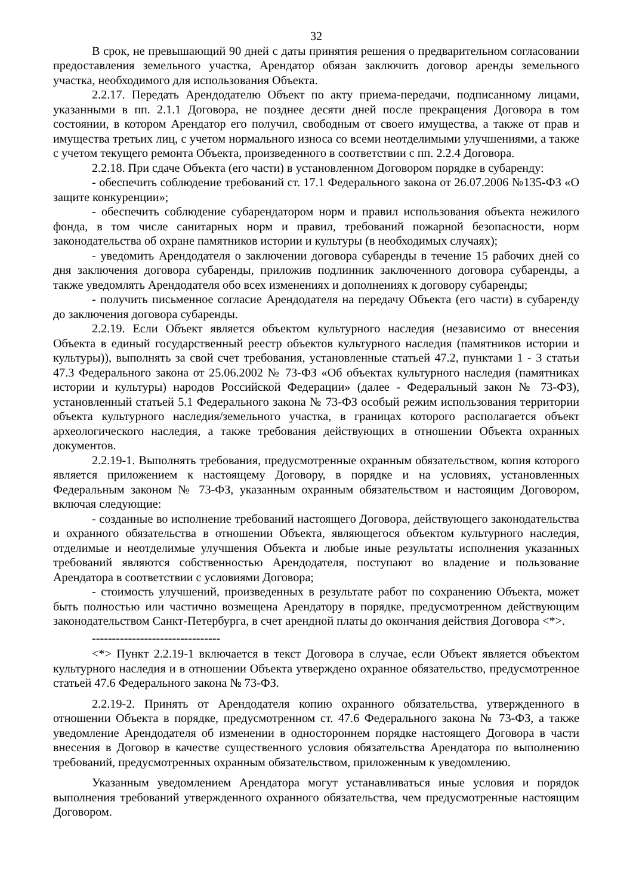32
В срок, не превышающий 90 дней с даты принятия решения о предварительном согласовании предоставления земельного участка, Арендатор обязан заключить договор аренды земельного участка, необходимого для использования Объекта.
2.2.17. Передать Арендодателю Объект по акту приема-передачи, подписанному лицами, указанными в пп. 2.1.1 Договора, не позднее десяти дней после прекращения Договора в том состоянии, в котором Арендатор его получил, свободным от своего имущества, а также от прав и имущества третьих лиц, с учетом нормального износа со всеми неотделимыми улучшениями, а также с учетом текущего ремонта Объекта, произведенного в соответствии с пп. 2.2.4 Договора.
2.2.18. При сдаче Объекта (его части) в установленном Договором порядке в субаренду:
- обеспечить соблюдение требований ст. 17.1 Федерального закона от 26.07.2006 №135-ФЗ «О защите конкуренции»;
- обеспечить соблюдение субарендатором норм и правил использования объекта нежилого фонда, в том числе санитарных норм и правил, требований пожарной безопасности, норм законодательства об охране памятников истории и культуры (в необходимых случаях);
- уведомить Арендодателя о заключении договора субаренды в течение 15 рабочих дней со дня заключения договора субаренды, приложив подлинник заключенного договора субаренды, а также уведомлять Арендодателя обо всех изменениях и дополнениях к договору субаренды;
- получить письменное согласие Арендодателя на передачу Объекта (его части) в субаренду до заключения договора субаренды.
2.2.19. Если Объект является объектом культурного наследия (независимо от внесения Объекта в единый государственный реестр объектов культурного наследия (памятников истории и культуры)), выполнять за свой счет требования, установленные статьей 47.2, пунктами 1 - 3 статьи 47.3 Федерального закона от 25.06.2002 № 73-ФЗ «Об объектах культурного наследия (памятниках истории и культуры) народов Российской Федерации» (далее - Федеральный закон № 73-ФЗ), установленный статьей 5.1 Федерального закона № 73-ФЗ особый режим использования территории объекта культурного наследия/земельного участка, в границах которого располагается объект археологического наследия, а также требования действующих в отношении Объекта охранных документов.
2.2.19-1. Выполнять требования, предусмотренные охранным обязательством, копия которого является приложением к настоящему Договору, в порядке и на условиях, установленных Федеральным законом № 73-ФЗ, указанным охранным обязательством и настоящим Договором, включая следующие:
- созданные во исполнение требований настоящего Договора, действующего законодательства и охранного обязательства в отношении Объекта, являющегося объектом культурного наследия, отделимые и неотделимые улучшения Объекта и любые иные результаты исполнения указанных требований являются собственностью Арендодателя, поступают во владение и пользование Арендатора в соответствии с условиями Договора;
- стоимость улучшений, произведенных в результате работ по сохранению Объекта, может быть полностью или частично возмещена Арендатору в порядке, предусмотренном действующим законодательством Санкт-Петербурга, в счет арендной платы до окончания действия Договора <*>.
--------------------------------
<*> Пункт 2.2.19-1 включается в текст Договора в случае, если Объект является объектом культурного наследия и в отношении Объекта утверждено охранное обязательство, предусмотренное статьей 47.6 Федерального закона № 73-ФЗ.
2.2.19-2. Принять от Арендодателя копию охранного обязательства, утвержденного в отношении Объекта в порядке, предусмотренном ст. 47.6 Федерального закона № 73-ФЗ, а также уведомление Арендодателя об изменении в одностороннем порядке настоящего Договора в части внесения в Договор в качестве существенного условия обязательства Арендатора по выполнению требований, предусмотренных охранным обязательством, приложенным к уведомлению.
Указанным уведомлением Арендатора могут устанавливаться иные условия и порядок выполнения требований утвержденного охранного обязательства, чем предусмотренные настоящим Договором.